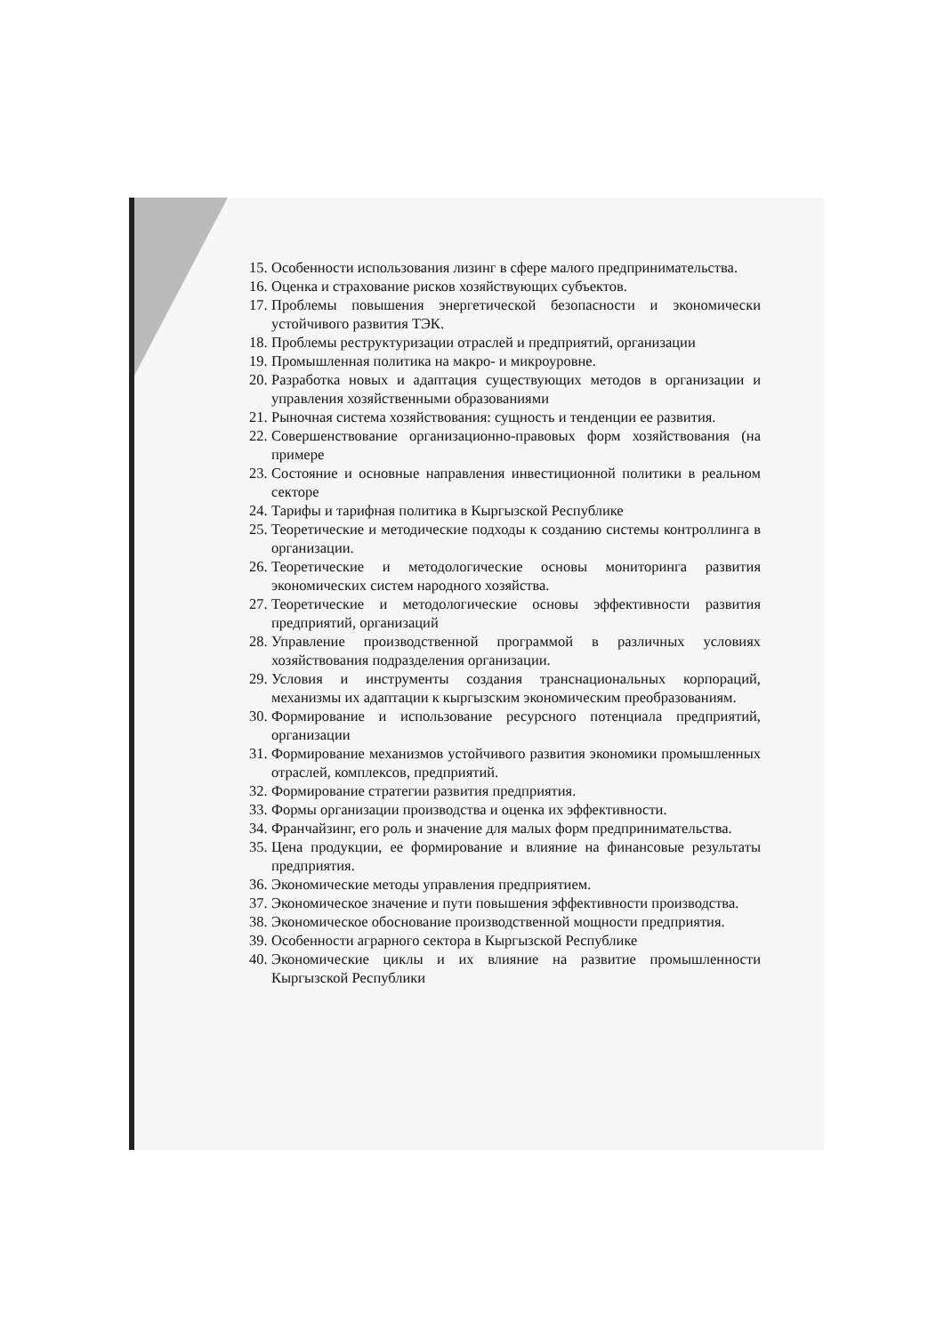15. Особенности использования лизинг в сфере малого предпринимательства.
16. Оценка и страхование рисков хозяйствующих субъектов.
17. Проблемы повышения энергетической безопасности и экономически устойчивого развития ТЭК.
18. Проблемы реструктуризации отраслей и предприятий, организации
19. Промышленная политика на макро- и микроуровне.
20. Разработка новых и адаптация существующих методов в организации и управления хозяйственными образованиями
21. Рыночная система хозяйствования: сущность и тенденции ее развития.
22. Совершенствование организационно-правовых форм хозяйствования (на примере
23. Состояние и основные направления инвестиционной политики в реальном секторе
24. Тарифы и тарифная политика в Кыргызской Республике
25. Теоретические и методические подходы к созданию системы контроллинга в организации.
26. Теоретические и методологические основы мониторинга развития экономических систем народного хозяйства.
27. Теоретические и методологические основы эффективности развития предприятий, организаций
28. Управление производственной программой в различных условиях хозяйствования подразделения организации.
29. Условия и инструменты создания транснациональных корпораций, механизмы их адаптации к кыргызским экономическим преобразованиям.
30. Формирование и использование ресурсного потенциала предприятий, организации
31. Формирование механизмов устойчивого развития экономики промышленных отраслей, комплексов, предприятий.
32. Формирование стратегии развития предприятия.
33. Формы организации производства и оценка их эффективности.
34. Франчайзинг, его роль и значение для малых форм предпринимательства.
35. Цена продукции, ее формирование и влияние на финансовые результаты предприятия.
36. Экономические методы управления предприятием.
37. Экономическое значение и пути повышения эффективности производства.
38. Экономическое обоснование производственной мощности предприятия.
39. Особенности аграрного сектора в Кыргызской Республике
40. Экономические циклы и их влияние на развитие промышленности Кыргызской Республики